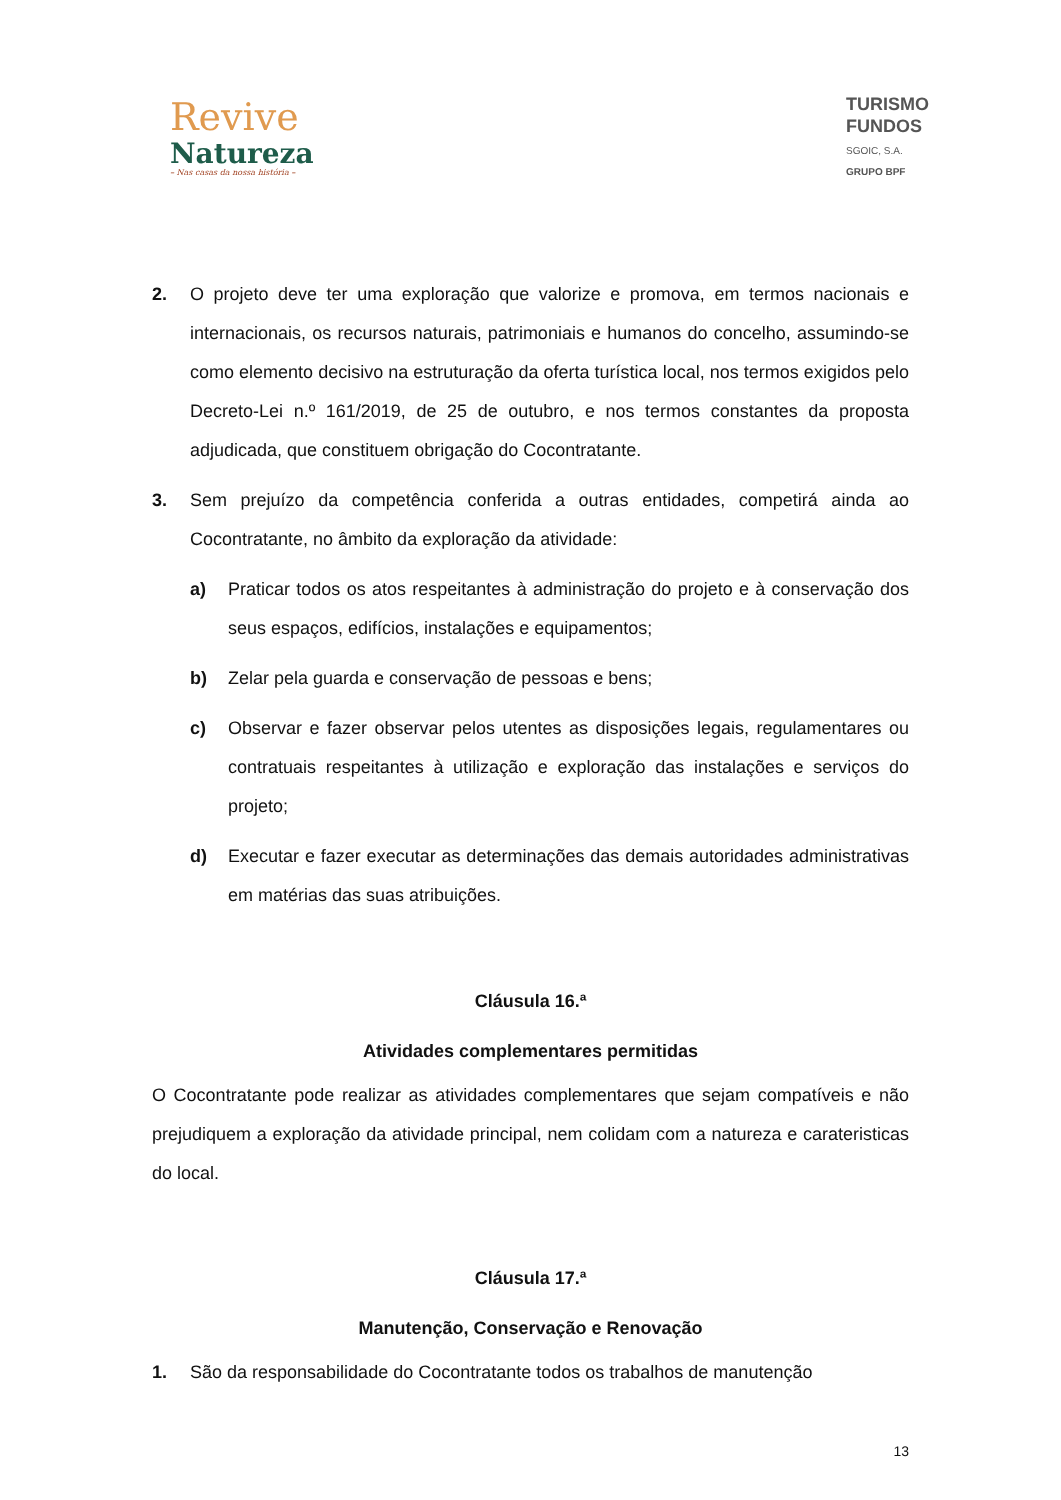Revive
Natureza
– Nas casas da nossa história –
TURISMO
FUNDOS
SGOIC, S.A.
GRUPO BPF
2. O projeto deve ter uma exploração que valorize e promova, em termos nacionais e internacionais, os recursos naturais, patrimoniais e humanos do concelho, assumindo-se como elemento decisivo na estruturação da oferta turística local, nos termos exigidos pelo Decreto-Lei n.º 161/2019, de 25 de outubro, e nos termos constantes da proposta adjudicada, que constituem obrigação do Cocontratante.
3. Sem prejuízo da competência conferida a outras entidades, competirá ainda ao Cocontratante, no âmbito da exploração da atividade:
a) Praticar todos os atos respeitantes à administração do projeto e à conservação dos seus espaços, edifícios, instalações e equipamentos;
b) Zelar pela guarda e conservação de pessoas e bens;
c) Observar e fazer observar pelos utentes as disposições legais, regulamentares ou contratuais respeitantes à utilização e exploração das instalações e serviços do projeto;
d) Executar e fazer executar as determinações das demais autoridades administrativas em matérias das suas atribuições.
Cláusula 16.ª
Atividades complementares permitidas
O Cocontratante pode realizar as atividades complementares que sejam compatíveis e não prejudiquem a exploração da atividade principal, nem colidam com a natureza e carateristicas do local.
Cláusula 17.ª
Manutenção, Conservação e Renovação
1. São da responsabilidade do Cocontratante todos os trabalhos de manutenção
13